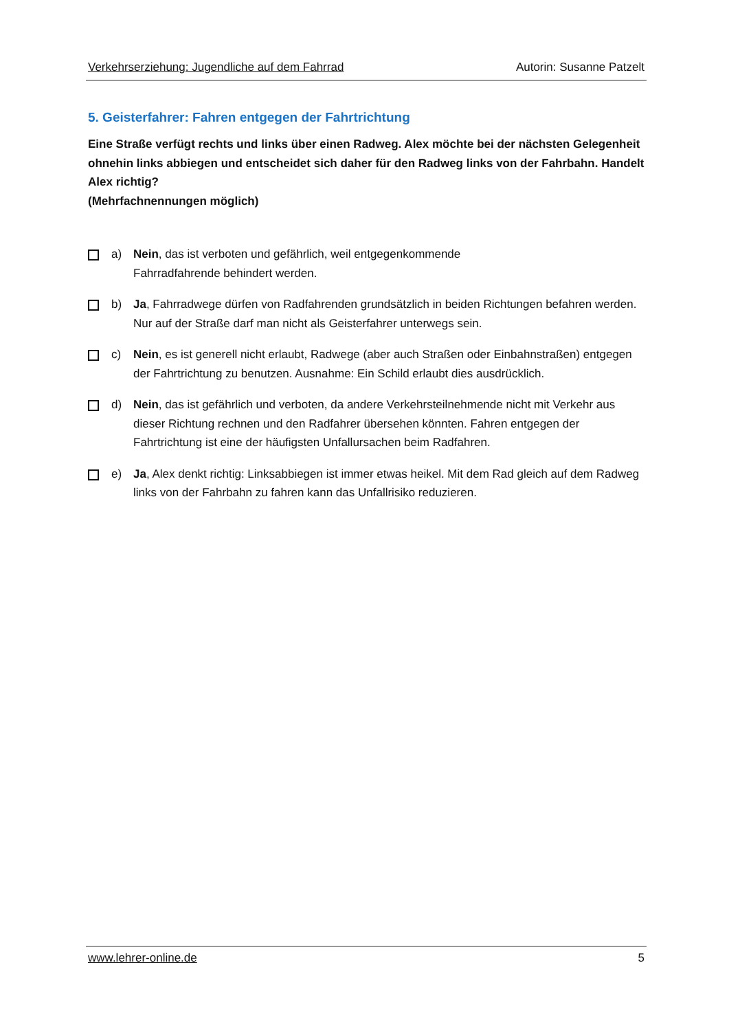Verkehrserziehung: Jugendliche auf dem Fahrrad Autorin: Susanne Patzelt
5. Geisterfahrer: Fahren entgegen der Fahrtrichtung
Eine Straße verfügt rechts und links über einen Radweg. Alex möchte bei der nächsten Gelegenheit ohnehin links abbiegen und entscheidet sich daher für den Radweg links von der Fahrbahn. Handelt Alex richtig?
(Mehrfachnennungen möglich)
a) Nein, das ist verboten und gefährlich, weil entgegenkommende
Fahrradfahrende behindert werden.
b) Ja, Fahrradwege dürfen von Radfahrenden grundsätzlich in beiden Richtungen befahren werden. Nur auf der Straße darf man nicht als Geisterfahrer unterwegs sein.
c) Nein, es ist generell nicht erlaubt, Radwege (aber auch Straßen oder Einbahnstraßen) entgegen der Fahrtrichtung zu benutzen. Ausnahme: Ein Schild erlaubt dies ausdrücklich.
d) Nein, das ist gefährlich und verboten, da andere Verkehrsteilnehmende nicht mit Verkehr aus dieser Richtung rechnen und den Radfahrer übersehen könnten. Fahren entgegen der Fahrtrichtung ist eine der häufigsten Unfallursachen beim Radfahren.
e) Ja, Alex denkt richtig: Linksabbiegen ist immer etwas heikel. Mit dem Rad gleich auf dem Radweg links von der Fahrbahn zu fahren kann das Unfallrisiko reduzieren.
www.lehrer-online.de 5